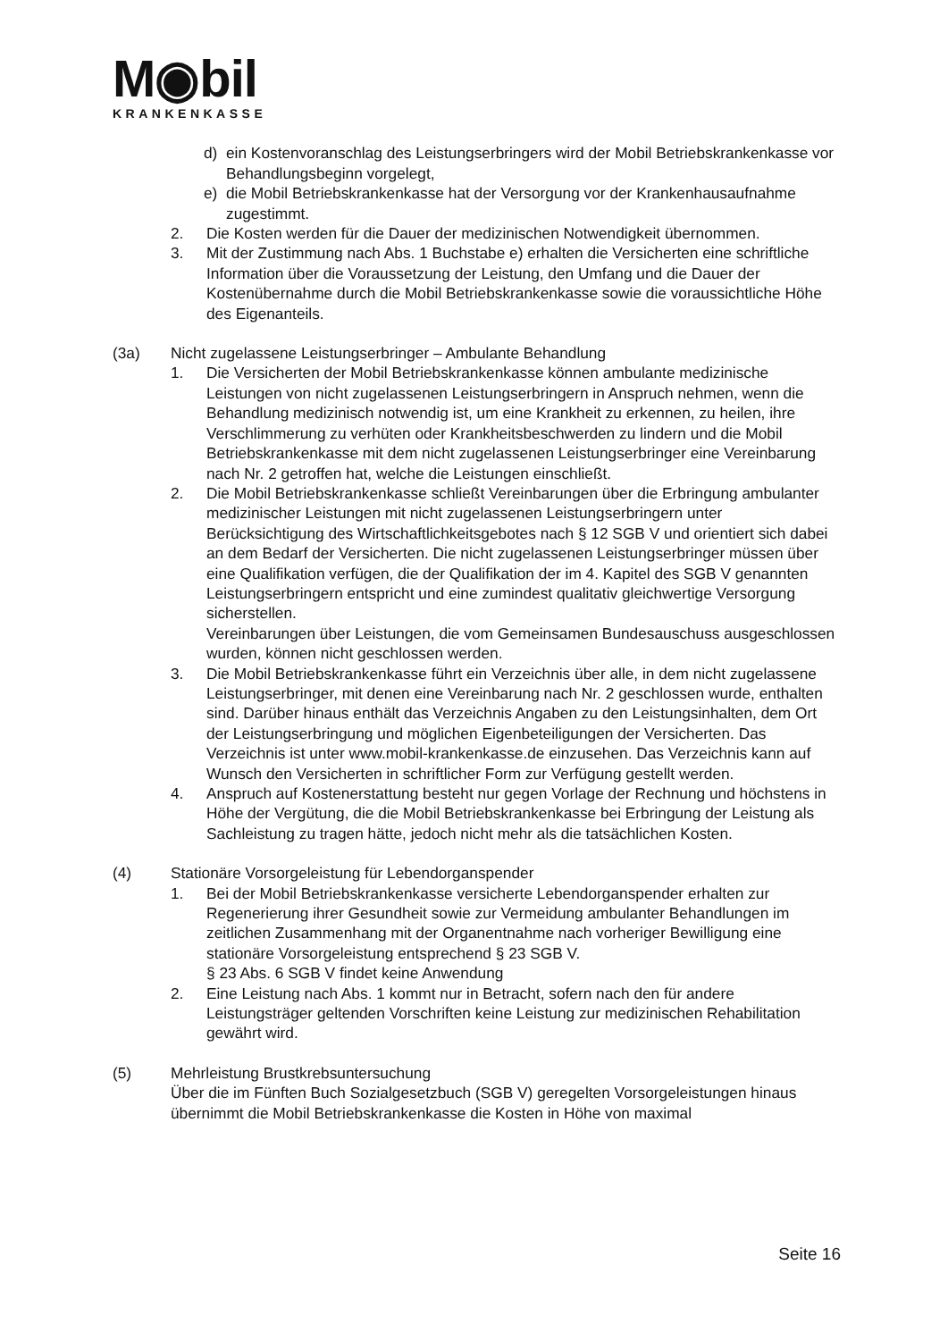M◉bil
KRANKENKASSE
d) ein Kostenvoranschlag des Leistungserbringers wird der Mobil Betriebskrankenkasse vor Behandlungsbeginn vorgelegt,
e) die Mobil Betriebskrankenkasse hat der Versorgung vor der Krankenhausaufnahme zugestimmt.
2. Die Kosten werden für die Dauer der medizinischen Notwendigkeit übernommen.
3. Mit der Zustimmung nach Abs. 1 Buchstabe e) erhalten die Versicherten eine schriftliche Information über die Voraussetzung der Leistung, den Umfang und die Dauer der Kostenübernahme durch die Mobil Betriebskrankenkasse sowie die voraussichtliche Höhe des Eigenanteils.
(3a) Nicht zugelassene Leistungserbringer – Ambulante Behandlung
1. Die Versicherten der Mobil Betriebskrankenkasse können ambulante medizinische Leistungen von nicht zugelassenen Leistungserbringern in Anspruch nehmen, wenn die Behandlung medizinisch notwendig ist, um eine Krankheit zu erkennen, zu heilen, ihre Verschlimmerung zu verhüten oder Krankheitsbeschwerden zu lindern und die Mobil Betriebskrankenkasse mit dem nicht zugelassenen Leistungserbringer eine Vereinbarung nach Nr. 2 getroffen hat, welche die Leistungen einschließt.
2. Die Mobil Betriebskrankenkasse schließt Vereinbarungen über die Erbringung ambulanter medizinischer Leistungen mit nicht zugelassenen Leistungserbringern unter Berücksichtigung des Wirtschaftlichkeitsgebotes nach § 12 SGB V und orientiert sich dabei an dem Bedarf der Versicherten. Die nicht zugelassenen Leistungserbringer müssen über eine Qualifikation verfügen, die der Qualifikation der im 4. Kapitel des SGB V genannten Leistungserbringern entspricht und eine zumindest qualitativ gleichwertige Versorgung sicherstellen.
Vereinbarungen über Leistungen, die vom Gemeinsamen Bundesauschuss ausgeschlossen wurden, können nicht geschlossen werden.
3. Die Mobil Betriebskrankenkasse führt ein Verzeichnis über alle, in dem nicht zugelassene Leistungserbringer, mit denen eine Vereinbarung nach Nr. 2 geschlossen wurde, enthalten sind. Darüber hinaus enthält das Verzeichnis Angaben zu den Leistungsinhalten, dem Ort der Leistungserbringung und möglichen Eigenbeteiligungen der Versicherten. Das Verzeichnis ist unter www.mobil-krankenkasse.de einzusehen. Das Verzeichnis kann auf Wunsch den Versicherten in schriftlicher Form zur Verfügung gestellt werden.
4. Anspruch auf Kostenerstattung besteht nur gegen Vorlage der Rechnung und höchstens in Höhe der Vergütung, die die Mobil Betriebskrankenkasse bei Erbringung der Leistung als Sachleistung zu tragen hätte, jedoch nicht mehr als die tatsächlichen Kosten.
(4) Stationäre Vorsorgeleistung für Lebendorganspender
1. Bei der Mobil Betriebskrankenkasse versicherte Lebendorganspender erhalten zur Regenerierung ihrer Gesundheit sowie zur Vermeidung ambulanter Behandlungen im zeitlichen Zusammenhang mit der Organentnahme nach vorheriger Bewilligung eine stationäre Vorsorgeleistung entsprechend § 23 SGB V.
§ 23 Abs. 6 SGB V findet keine Anwendung
2. Eine Leistung nach Abs. 1 kommt nur in Betracht, sofern nach den für andere Leistungsträger geltenden Vorschriften keine Leistung zur medizinischen Rehabilitation gewährt wird.
(5) Mehrleistung Brustkrebsuntersuchung
Über die im Fünften Buch Sozialgesetzbuch (SGB V) geregelten Vorsorgeleistungen hinaus übernimmt die Mobil Betriebskrankenkasse die Kosten in Höhe von maximal
Seite 16